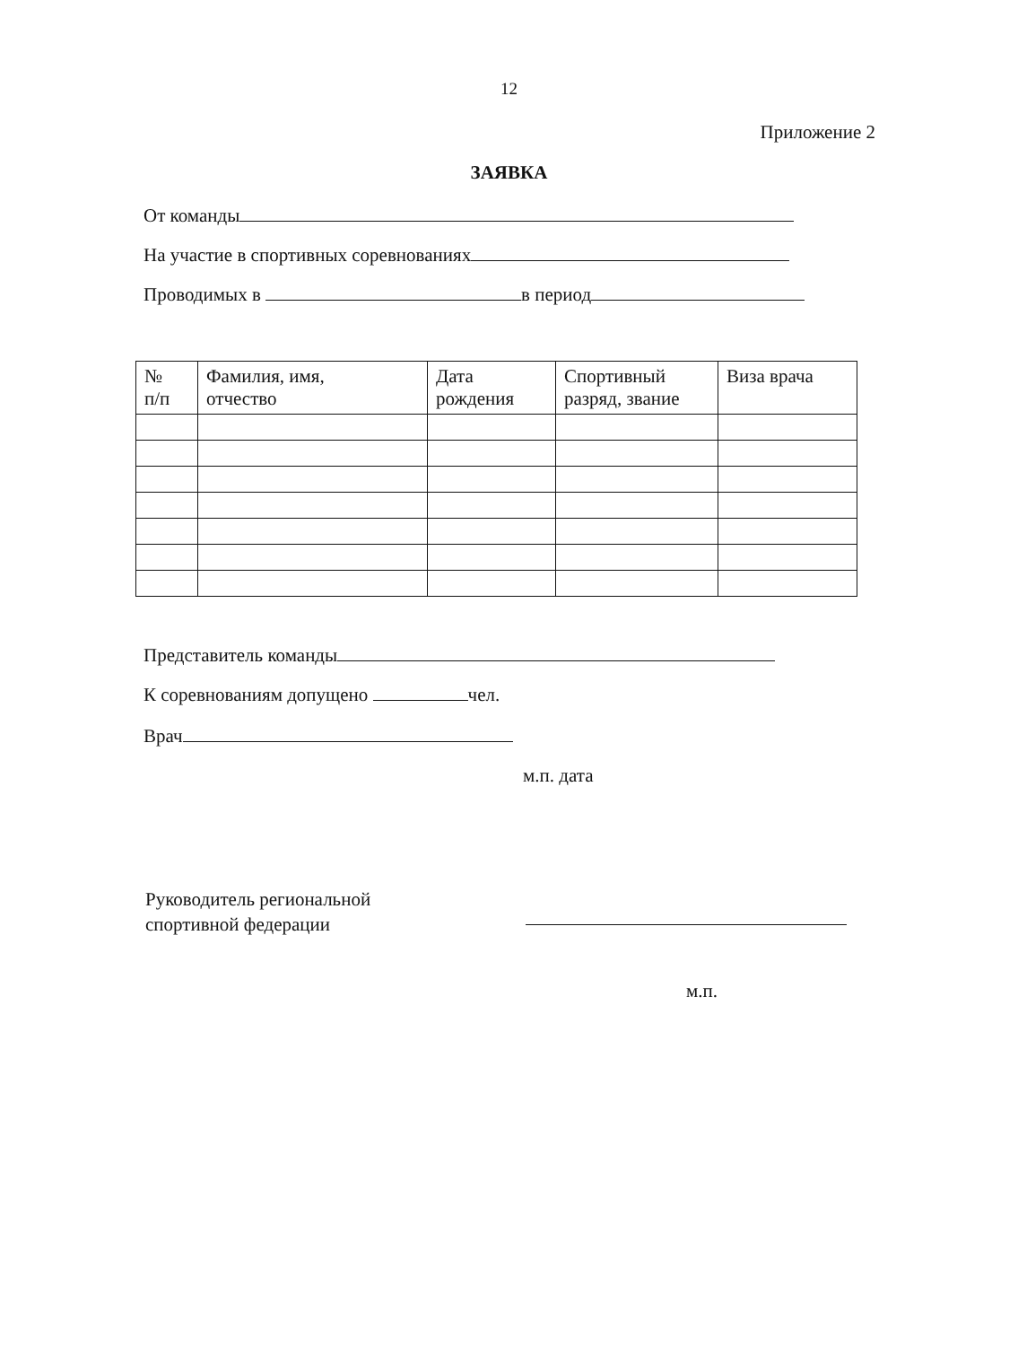12
Приложение 2
ЗАЯВКА
От команды
На участие в спортивных соревнованиях
Проводимых в в период
| № п/п | Фамилия, имя, отчество | Дата рождения | Спортивный разряд, звание | Виза врача |
| --- | --- | --- | --- | --- |
Представитель команды
К соревнованиям допущено чел.
Врач
м.п. дата
Руководитель региональной
спортивной федерации
м.п.